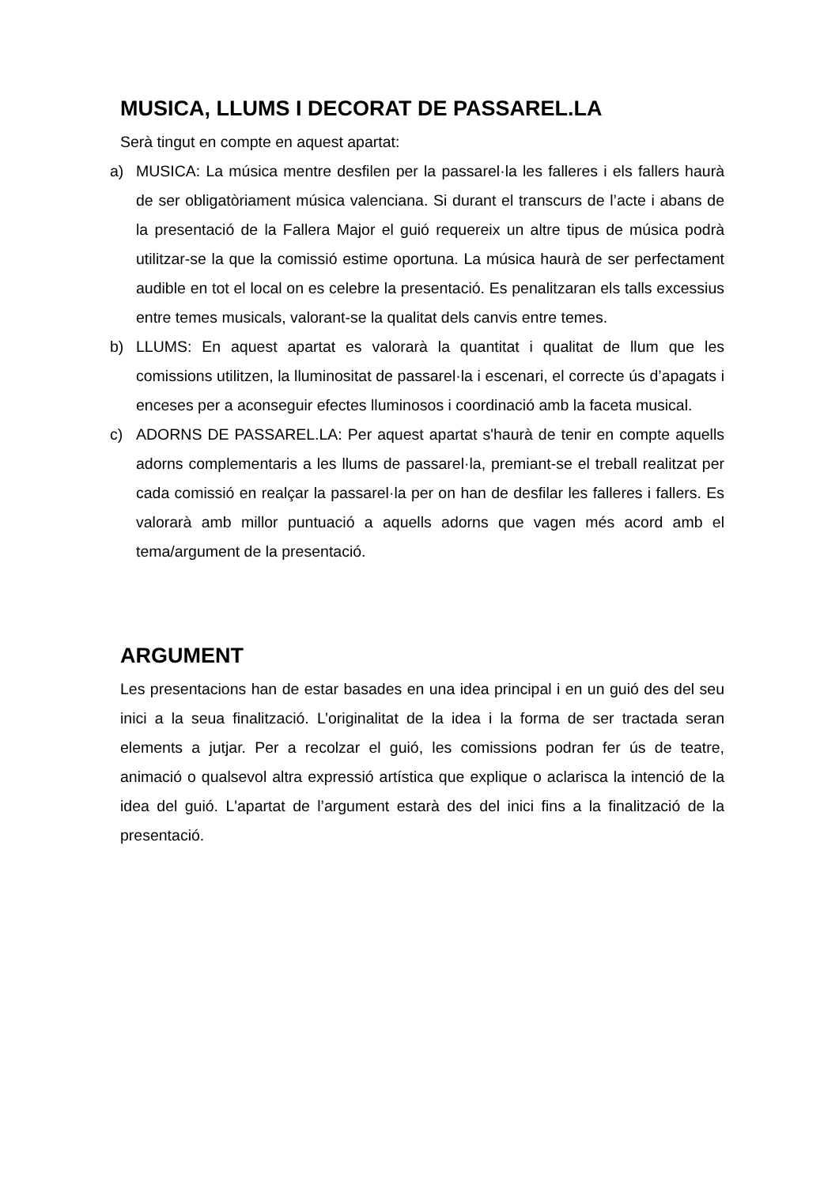MUSICA, LLUMS I DECORAT DE PASSAREL.LA
Serà tingut en compte en aquest apartat:
a) MUSICA: La música mentre desfilen per la passarel·la les falleres i els fallers haurà de ser obligatòriament música valenciana. Si durant el transcurs de l’acte i abans de la presentació de la Fallera Major el guió requereix un altre tipus de música podrà utilitzar-se la que la comissió estime oportuna. La música haurà de ser perfectament audible en tot el local on es celebre la presentació. Es penalitzaran els talls excessius entre temes musicals, valorant-se la qualitat dels canvis entre temes.
b) LLUMS: En aquest apartat es valorarà la quantitat i qualitat de llum que les comissions utilitzen, la lluminositat de passarel·la i escenari, el correcte ús d’apagats i enceses per a aconseguir efectes lluminosos i coordinació amb la faceta musical.
c) ADORNS DE PASSAREL.LA: Per aquest apartat s'haurà de tenir en compte aquells adorns complementaris a les llums de passarel·la, premiant-se el treball realitzat per cada comissió en realçar la passarel·la per on han de desfilar les falleres i fallers. Es valorarà amb millor puntuació a aquells adorns que vagen més acord amb el tema/argument de la presentació.
ARGUMENT
Les presentacions han de estar basades en una idea principal i en un guió des del seu inici a la seua finalització. L’originalitat de la idea i la forma de ser tractada seran elements a jutjar. Per a recolzar el guió, les comissions podran fer ús de teatre, animació o qualsevol altra expressió artística que explique o aclarisca la intenció de la idea del guió. L'apartat de l’argument estarà des del inici fins a la finalització de la presentació.